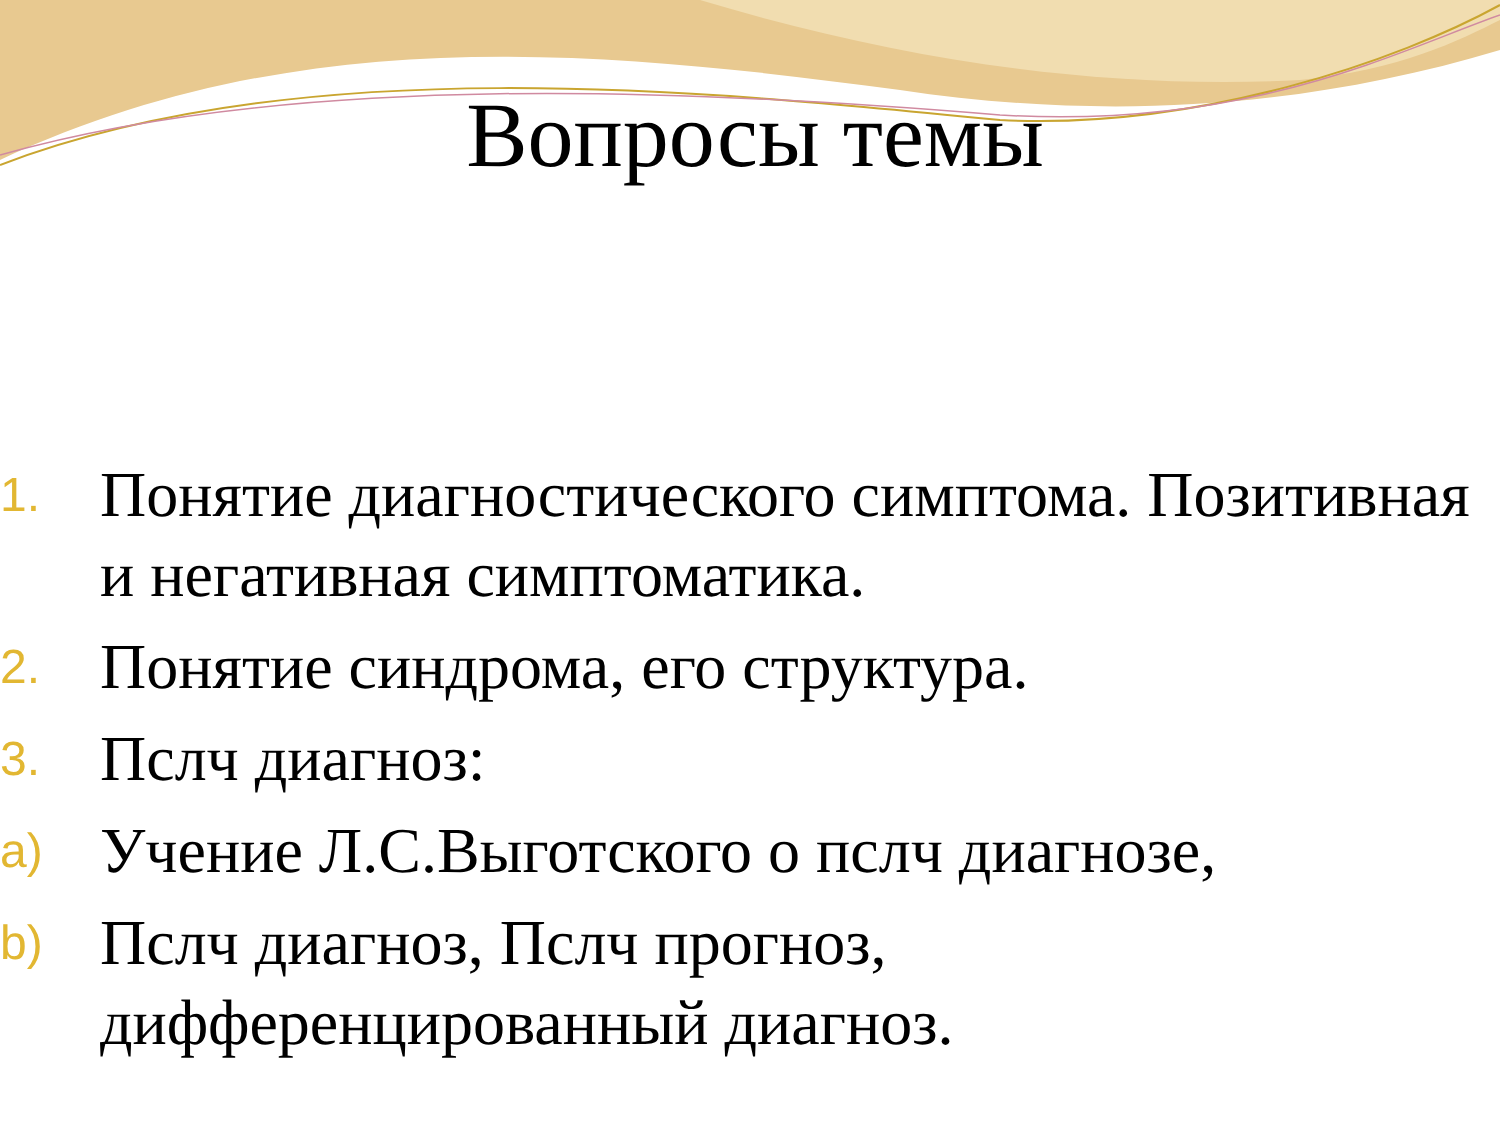Вопросы темы
1.
Понятие диагностического симптома. Позитивная и негативная симптоматика.
2.
Понятие синдрома, его структура.
3.
Пслч диагноз:
a)
Учение Л.С.Выготского о пслч диагнозе,
b)
Пслч диагноз, Пслч прогноз, дифференцированный диагноз.